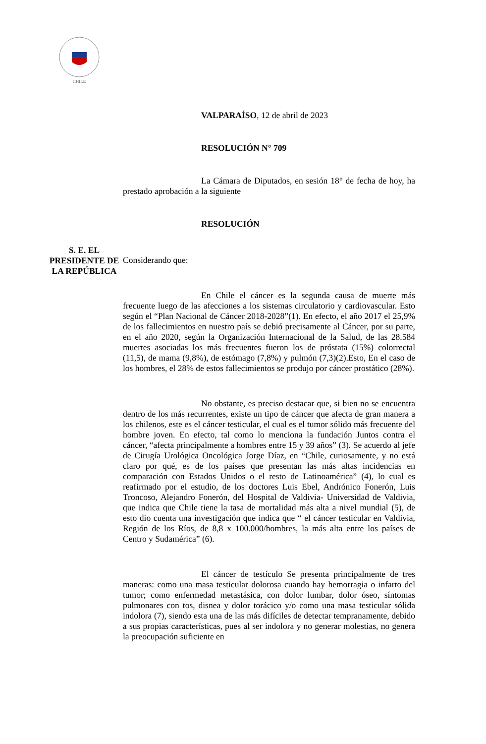CHILE
VALPARAÍSO, 12 de abril de 2023
RESOLUCIÓN N° 709
La Cámara de Diputados, en sesión 18° de fecha de hoy, ha prestado aprobación a la siguiente
RESOLUCIÓN
Considerando que:
En Chile el cáncer es la segunda causa de muerte más frecuente luego de las afecciones a los sistemas circulatorio y cardiovascular. Esto según el “Plan Nacional de Cáncer 2018-2028”(1). En efecto, el año 2017 el 25,9% de los fallecimientos en nuestro país se debió precisamente al Cáncer, por su parte, en el año 2020, según la Organización Internacional de la Salud, de las 28.584 muertes asociadas los más frecuentes fueron los de próstata (15%) colorrectal (11,5), de mama (9,8%), de estómago (7,8%) y pulmón (7,3)(2).Esto, En el caso de los hombres, el 28% de estos fallecimientos se produjo por cáncer prostático (28%).
No obstante, es preciso destacar que, si bien no se encuentra dentro de los más recurrentes, existe un tipo de cáncer que afecta de gran manera a los chilenos, este es el cáncer testicular, el cual es el tumor sólido más frecuente del hombre joven. En efecto, tal como lo menciona la fundación Juntos contra el cáncer, “afecta principalmente a hombres entre 15 y 39 años” (3). Se acuerdo al jefe de Cirugía Urológica Oncológica Jorge Díaz, en “Chile, curiosamente, y no está claro por qué, es de los países que presentan las más altas incidencias en comparación con Estados Unidos o el resto de Latinoamérica” (4), lo cual es reafirmado por el estudio, de los doctores Luis Ebel, Andrónico Fonerón, Luis Troncoso, Alejandro Fonerón, del Hospital de Valdivia- Universidad de Valdivia, que indica que Chile tiene la tasa de mortalidad más alta a nivel mundial (5), de esto dio cuenta una investigación que indica que “ el cáncer testicular en Valdivia, Región de los Ríos, de 8,8 x 100.000/hombres, la más alta entre los países de Centro y Sudamérica” (6).
El cáncer de testículo Se presenta principalmente de tres maneras: como una masa testicular dolorosa cuando hay hemorragia o infarto del tumor; como enfermedad metastásica, con dolor lumbar, dolor óseo, síntomas pulmonares con tos, disnea y dolor torácico y/o como una masa testicular sólida indolora (7), siendo esta una de las más difíciles de detectar tempranamente, debido a sus propias características, pues al ser indolora y no generar molestias, no genera la preocupación suficiente en
S. E. EL
PRESIDENTE DE
LA REPÚBLICA